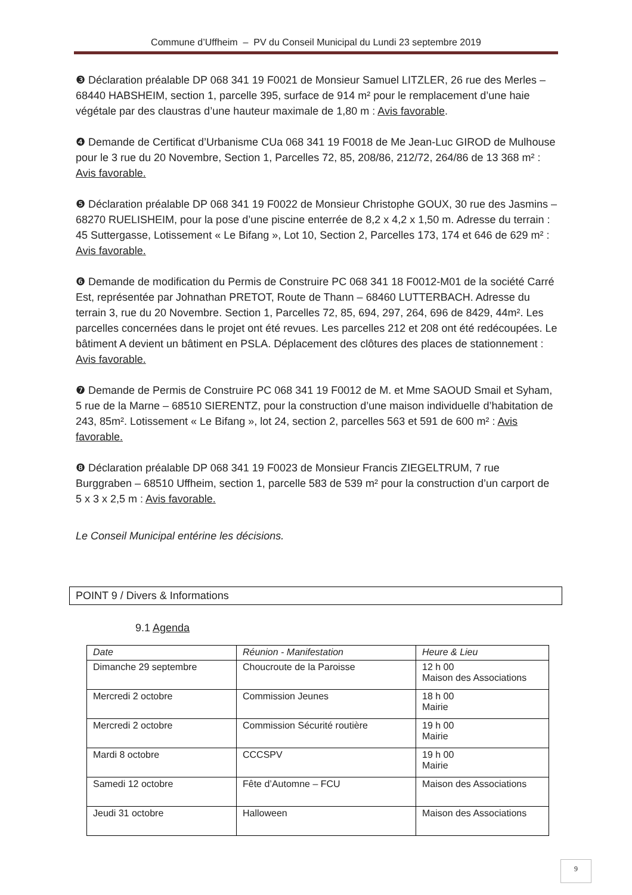Commune d’Uffheim – PV du Conseil Municipal du Lundi 23 septembre 2019
❸ Déclaration préalable DP 068 341 19 F0021 de Monsieur Samuel LITZLER, 26 rue des Merles – 68440 HABSHEIM, section 1, parcelle 395, surface de 914 m² pour le remplacement d’une haie végétale par des claustras d’une hauteur maximale de 1,80 m : Avis favorable.
❹ Demande de Certificat d’Urbanisme CUa 068 341 19 F0018 de Me Jean-Luc GIROD de Mulhouse pour le 3 rue du 20 Novembre, Section 1, Parcelles 72, 85, 208/86, 212/72, 264/86 de 13 368 m² : Avis favorable.
❺ Déclaration préalable DP 068 341 19 F0022 de Monsieur Christophe GOUX, 30 rue des Jasmins – 68270 RUELISHEIM, pour la pose d’une piscine enterrée de 8,2 x 4,2 x 1,50 m. Adresse du terrain : 45 Suttergasse, Lotissement « Le Bifang », Lot 10, Section 2, Parcelles 173, 174 et 646 de 629 m² : Avis favorable.
❻ Demande de modification du Permis de Construire PC 068 341 18 F0012-M01 de la société Carré Est, représentée par Johnathan PRETOT, Route de Thann – 68460 LUTTERBACH. Adresse du terrain 3, rue du 20 Novembre. Section 1, Parcelles 72, 85, 694, 297, 264, 696 de 8429, 44m². Les parcelles concernées dans le projet ont été revues. Les parcelles 212 et 208 ont été redécoupées. Le bâtiment A devient un bâtiment en PSLA. Déplacement des clôtures des places de stationnement : Avis favorable.
❼ Demande de Permis de Construire PC 068 341 19 F0012 de M. et Mme SAOUD Smail et Syham, 5 rue de la Marne – 68510 SIERENTZ, pour la construction d’une maison individuelle d’habitation de 243, 85m². Lotissement « Le Bifang », lot 24, section 2, parcelles 563 et 591 de 600 m² : Avis favorable.
❽ Déclaration préalable DP 068 341 19 F0023 de Monsieur Francis ZIEGELTRUM, 7 rue Burggraben – 68510 Uffheim, section 1, parcelle 583 de 539 m² pour la construction d’un carport de 5 x 3 x 2,5 m : Avis favorable.
Le Conseil Municipal entérine les décisions.
POINT 9 / Divers & Informations
9.1 Agenda
| Date | Réunion - Manifestation | Heure & Lieu |
| --- | --- | --- |
| Dimanche 29 septembre | Choucroute de la Paroisse | 12 h 00 Maison des Associations |
| Mercredi 2 octobre | Commission Jeunes | 18 h 00 Mairie |
| Mercredi 2 octobre | Commission Sécurité routière | 19 h 00 Mairie |
| Mardi 8 octobre | CCCSPV | 19 h 00 Mairie |
| Samedi 12 octobre | Fête d’Automne – FCU | Maison des Associations |
| Jeudi 31 octobre | Halloween | Maison des Associations |
9